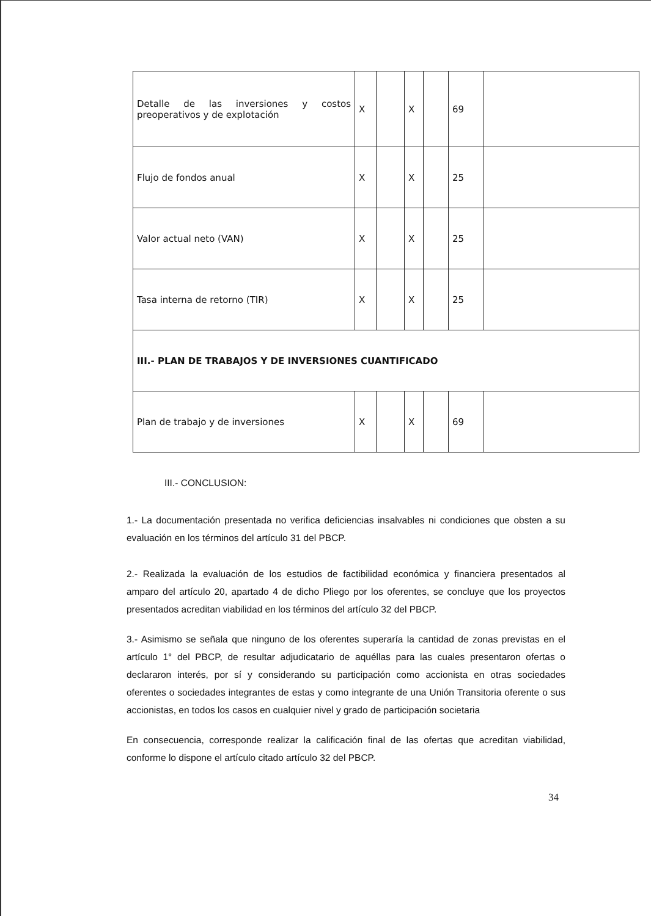| Detalle de las inversiones y costos preoperativos y de explotación | X | | X | | 69 | |
| Flujo de fondos anual | X | | X | | 25 | |
| Valor actual neto (VAN) | X | | X | | 25 | |
| Tasa interna de retorno (TIR) | X | | X | | 25 | |
| III.- PLAN DE TRABAJOS Y DE INVERSIONES CUANTIFICADO | | | | | | |
| Plan de trabajo y de inversiones | X | | X | | 69 | |
III.- CONCLUSION:
1.- La documentación presentada no verifica deficiencias insalvables ni condiciones que obsten a su evaluación en los términos del artículo 31 del PBCP.
2.- Realizada la evaluación de los estudios de factibilidad económica y financiera presentados al amparo del artículo 20, apartado 4 de dicho Pliego por los oferentes, se concluye que los proyectos presentados acreditan viabilidad en los términos del artículo 32 del PBCP.
3.- Asimismo se señala que ninguno de los oferentes superaría la cantidad de zonas previstas en el artículo 1° del PBCP, de resultar adjudicatario de aquéllas para las cuales presentaron ofertas o declararon interés, por sí y considerando su participación como accionista en otras sociedades oferentes o sociedades integrantes de estas y como integrante de una Unión Transitoria oferente o sus accionistas, en todos los casos en cualquier nivel y grado de participación societaria
En consecuencia, corresponde realizar la calificación final de las ofertas que acreditan viabilidad, conforme lo dispone el artículo citado artículo 32 del PBCP.
34